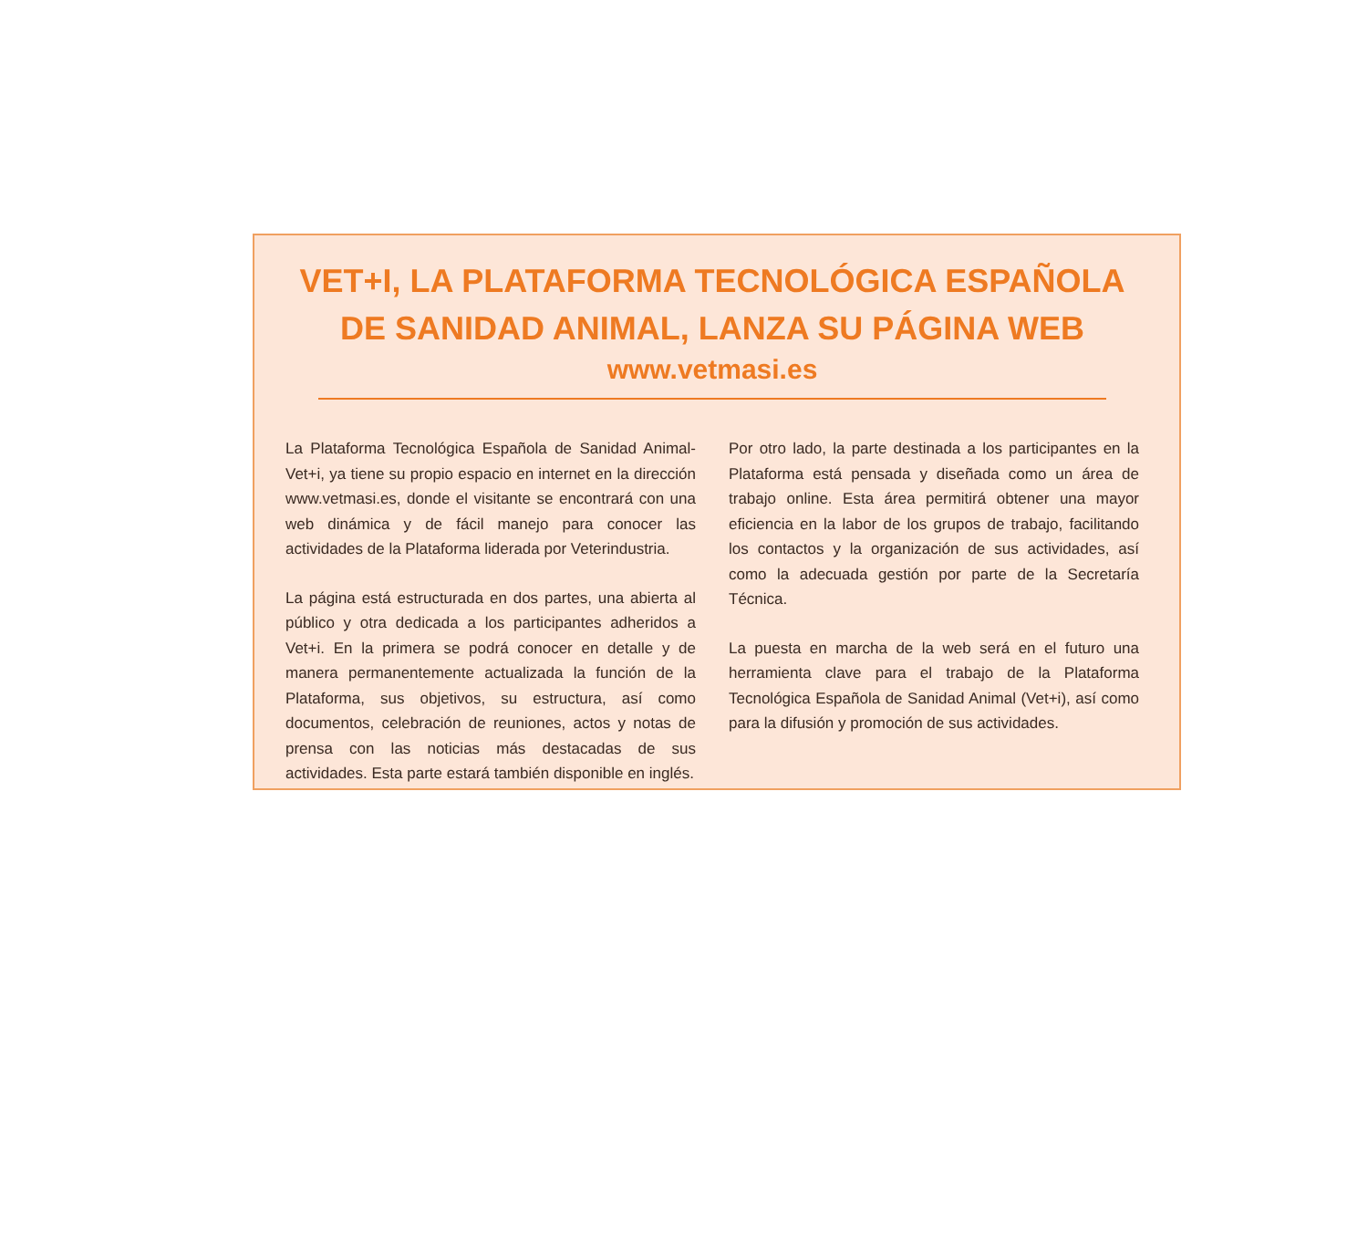VET+I, LA PLATAFORMA TECNOLÓGICA ESPAÑOLA
DE SANIDAD ANIMAL, LANZA SU PÁGINA WEB
www.vetmasi.es
La Plataforma Tecnológica Española de Sanidad Animal-Vet+i, ya tiene su propio espacio en internet en la dirección www.vetmasi.es, donde el visitante se encontrará con una web dinámica y de fácil manejo para conocer las actividades de la Plataforma liderada por Veterindustria.
La página está estructurada en dos partes, una abierta al público y otra dedicada a los participantes adheridos a Vet+i. En la primera se podrá conocer en detalle y de manera permanentemente actualizada la función de la Plataforma, sus objetivos, su estructura, así como documentos, celebración de reuniones, actos y notas de prensa con las noticias más destacadas de sus actividades. Esta parte estará también disponible en inglés.
Por otro lado, la parte destinada a los participantes en la Plataforma está pensada y diseñada como un área de trabajo online. Esta área permitirá obtener una mayor eficiencia en la labor de los grupos de trabajo, facilitando los contactos y la organización de sus actividades, así como la adecuada gestión por parte de la Secretaría Técnica.
La puesta en marcha de la web será en el futuro una herramienta clave para el trabajo de la Plataforma Tecnológica Española de Sanidad Animal (Vet+i), así como para la difusión y promoción de sus actividades.